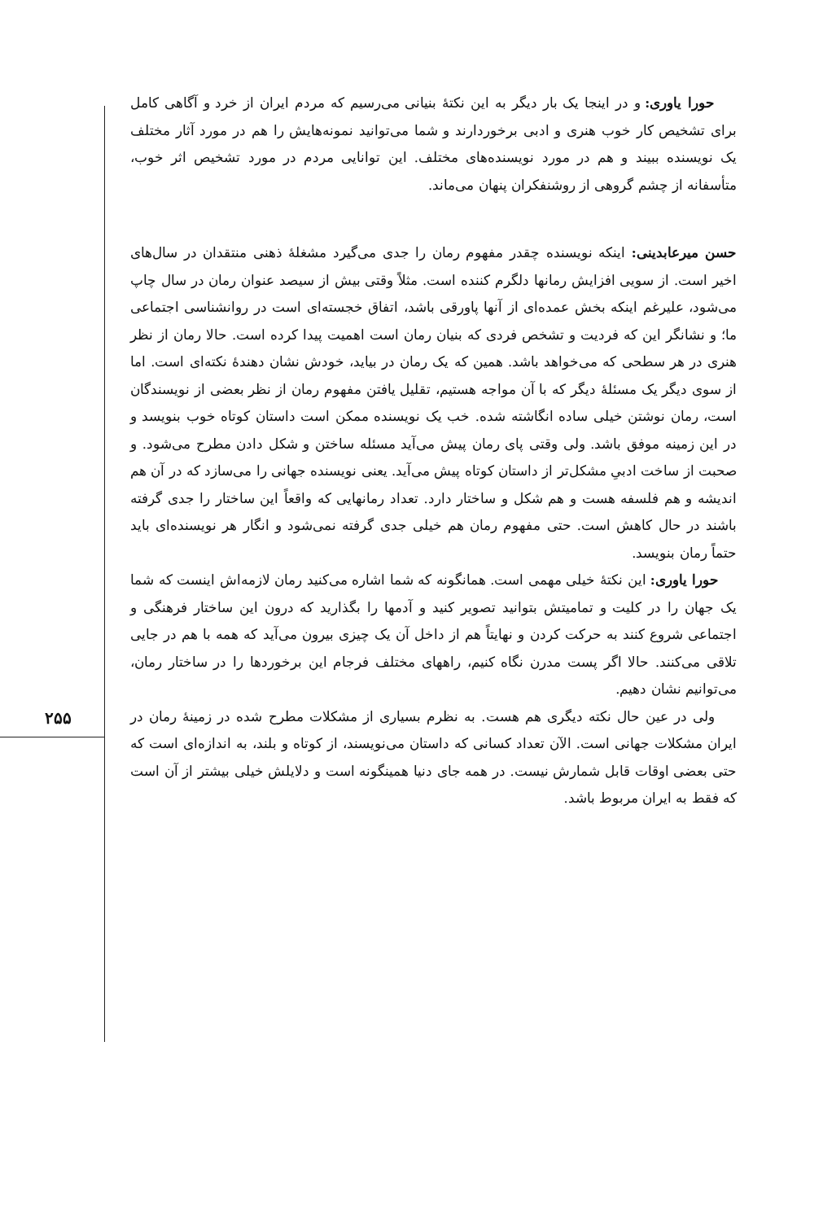حورا یاوری: و در اینجا یک بار دیگر به این نکتهٔ بنیانی می‌رسیم که مردم ایران از خرد و آگاهی کامل برای تشخیص کار خوب هنری و ادبی برخوردارند و شما می‌توانید نمونه‌هایش را هم در مورد آثار مختلف یک نویسنده ببیند و هم در مورد نویسنده‌های مختلف. این توانایی مردم در مورد تشخیص اثر خوب، متأسفانه از چشم گروهی از روشنفکران پنهان می‌ماند.
حسن میرعابدینی: اینکه نویسنده چقدر مفهوم رمان را جدی می‌گیرد مشغلهٔ ذهنی منتقدان در سال‌های اخیر است. از سویی افزایش رمانها دلگرم کننده است. مثلاً وقتی بیش از سیصد عنوان رمان در سال چاپ می‌شود، علیرغم اینکه بخش عمده‌ای از آنها پاورقی باشد، اتفاق خجسته‌ای است در روانشناسی اجتماعی ما؛ و نشانگر این که فردیت و تشخص فردی که بنیان رمان است اهمیت پیدا کرده است. حالا رمان از نظر هنری در هر سطحی که می‌خواهد باشد. همین که یک رمان در بیاید، خودش نشان دهندهٔ نکته‌ای است. اما از سوی دیگر یک مسئلهٔ دیگر که با آن مواجه هستیم، تقلیل یافتن مفهوم رمان از نظر بعضی از نویسندگان است، رمان نوشتن خیلی ساده انگاشته شده. خب یک نویسنده ممکن است داستان کوتاه خوب بنویسد و در این زمینه موفق باشد. ولی وقتی پای رمان پیش می‌آید مسئله ساختن و شکل دادن مطرح می‌شود. و صحبت از ساخت ادبیِ مشکل‌تر از داستان کوتاه پیش می‌آید. یعنی نویسنده جهانی را می‌سازد که در آن هم اندیشه و هم فلسفه هست و هم شکل و ساختار دارد. تعداد رمانهایی که واقعاً این ساختار را جدی گرفته باشند در حال کاهش است. حتی مفهوم رمان هم خیلی جدی گرفته نمی‌شود و انگار هر نویسنده‌ای باید حتماً رمان بنویسد.
حورا یاوری: این نکتهٔ خیلی مهمی است. همانگونه که شما اشاره می‌کنید رمان لازمه‌اش اینست که شما یک جهان را در کلیت و تمامیتش بتوانید تصویر کنید و آدمها را بگذارید که درون این ساختار فرهنگی و اجتماعی شروع کنند به حرکت کردن و نهایتاً هم از داخل آن یک چیزی بیرون می‌آید که همه با هم در جایی تلاقی می‌کنند. حالا اگر پست مدرن نگاه کنیم، راههای مختلف فرجام این برخوردها را در ساختار رمان، می‌توانیم نشان دهیم.
ولی در عین حال نکته دیگری هم هست. به نظرم بسیاری از مشکلات مطرح شده در زمینهٔ رمان در ایران مشکلات جهانی است. الآن تعداد کسانی که داستان می‌نویسند، از کوتاه و بلند، به اندازه‌ای است که حتی بعضی اوقات قابل شمارش نیست. در همه جای دنیا همینگونه است و دلایلش خیلی بیشتر از آن است که فقط به ایران مربوط باشد.
۲۵۵